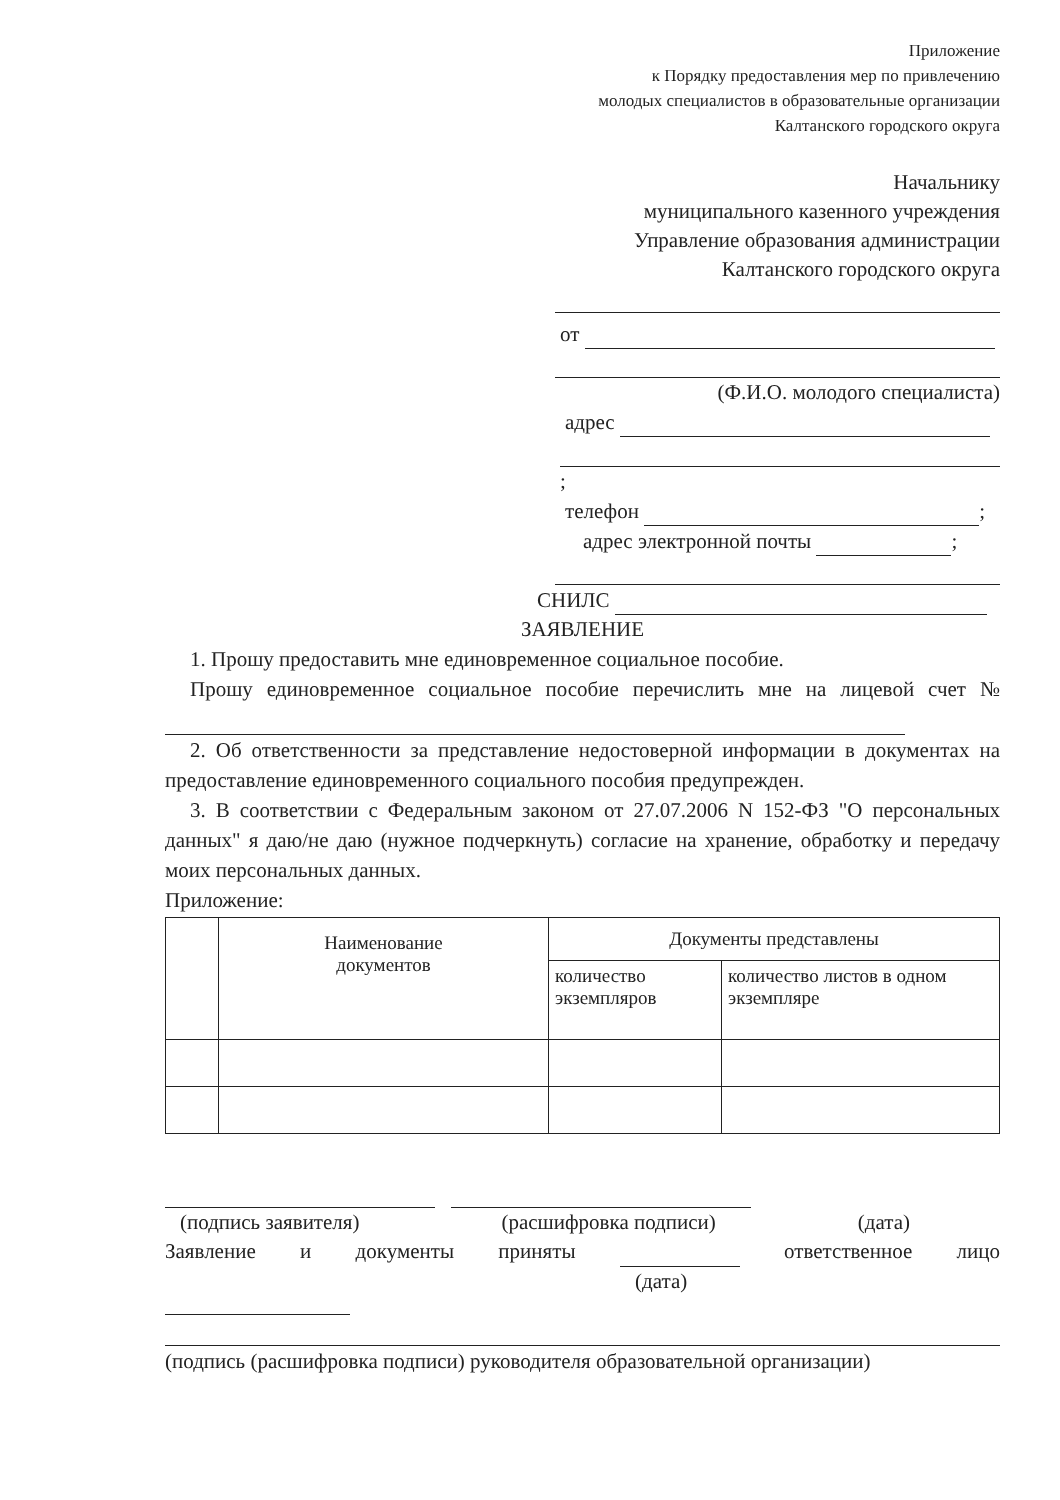Приложение
к Порядку предоставления мер по привлечению
молодых специалистов в образовательные организации
Калтанского городского округа
Начальнику
муниципального казенного учреждения
Управление образования администрации
Калтанского городского округа
от
(Ф.И.О. молодого специалиста)
адрес
;
телефон ;
адрес электронной почты ;
СНИЛС
ЗАЯВЛЕНИЕ
1. Прошу предоставить мне единовременное социальное пособие.
Прошу единовременное социальное пособие перечислить мне на лицевой счет №
2. Об ответственности за представление недостоверной информации в документах на предоставление единовременного социального пособия предупрежден.
3. В соответствии с Федеральным законом от 27.07.2006 N 152-ФЗ "О персональных данных" я даю/не даю (нужное подчеркнуть) согласие на хранение, обработку и передачу моих персональных данных.
Приложение:
| | Наименование документов | Документы представлены | |
| --- | --- | --- | --- |
| | | количество экземпляров | количество листов в одном экземпляре |
(подпись заявителя) (расшифровка подписи) (дата)
Заявление и документы приняты ответственное лицо
(дата)
(подпись (расшифровка подписи) руководителя образовательной организации)